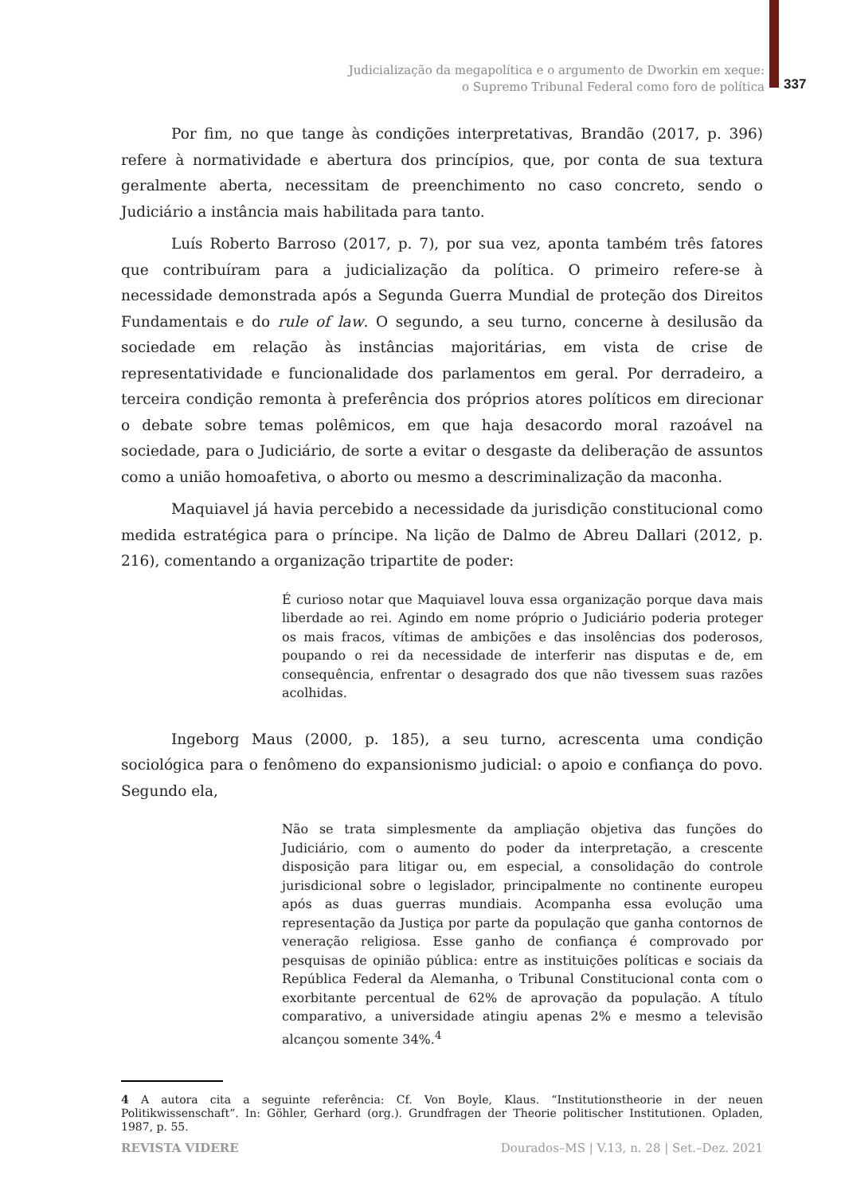Judicialização da megapolítica e o argumento de Dworkin em xeque:
o Supremo Tribunal Federal como foro de política
337
Por fim, no que tange às condições interpretativas, Brandão (2017, p. 396) refere à normatividade e abertura dos princípios, que, por conta de sua textura geralmente aberta, necessitam de preenchimento no caso concreto, sendo o Judiciário a instância mais habilitada para tanto.
Luís Roberto Barroso (2017, p. 7), por sua vez, aponta também três fatores que contribuíram para a judicialização da política. O primeiro refere-se à necessidade demonstrada após a Segunda Guerra Mundial de proteção dos Direitos Fundamentais e do rule of law. O segundo, a seu turno, concerne à desilusão da sociedade em relação às instâncias majoritárias, em vista de crise de representatividade e funcionalidade dos parlamentos em geral. Por derradeiro, a terceira condição remonta à preferência dos próprios atores políticos em direcionar o debate sobre temas polêmicos, em que haja desacordo moral razoável na sociedade, para o Judiciário, de sorte a evitar o desgaste da deliberação de assuntos como a união homoafetiva, o aborto ou mesmo a descriminalização da maconha.
Maquiavel já havia percebido a necessidade da jurisdição constitucional como medida estratégica para o príncipe. Na lição de Dalmo de Abreu Dallari (2012, p. 216), comentando a organização tripartite de poder:
É curioso notar que Maquiavel louva essa organização porque dava mais liberdade ao rei. Agindo em nome próprio o Judiciário poderia proteger os mais fracos, vítimas de ambições e das insolências dos poderosos, poupando o rei da necessidade de interferir nas disputas e de, em consequência, enfrentar o desagrado dos que não tivessem suas razões acolhidas.
Ingeborg Maus (2000, p. 185), a seu turno, acrescenta uma condição sociológica para o fenômeno do expansionismo judicial: o apoio e confiança do povo. Segundo ela,
Não se trata simplesmente da ampliação objetiva das funções do Judiciário, com o aumento do poder da interpretação, a crescente disposição para litigar ou, em especial, a consolidação do controle jurisdicional sobre o legislador, principalmente no continente europeu após as duas guerras mundiais. Acompanha essa evolução uma representação da Justiça por parte da população que ganha contornos de veneração religiosa. Esse ganho de confiança é comprovado por pesquisas de opinião pública: entre as instituições políticas e sociais da República Federal da Alemanha, o Tribunal Constitucional conta com o exorbitante percentual de 62% de aprovação da população. A título comparativo, a universidade atingiu apenas 2% e mesmo a televisão alcançou somente 34%.<sup>4</sup>
4 A autora cita a seguinte referência: Cf. Von Boyle, Klaus. “Institutionstheorie in der neuen Politikwissenschaft”. In: Göhler, Gerhard (org.). Grundfragen der Theorie politischer Institutionen. Opladen, 1987, p. 55.
REVISTA VIDERE Dourados–MS | V.13, n. 28 | Set.–Dez. 2021